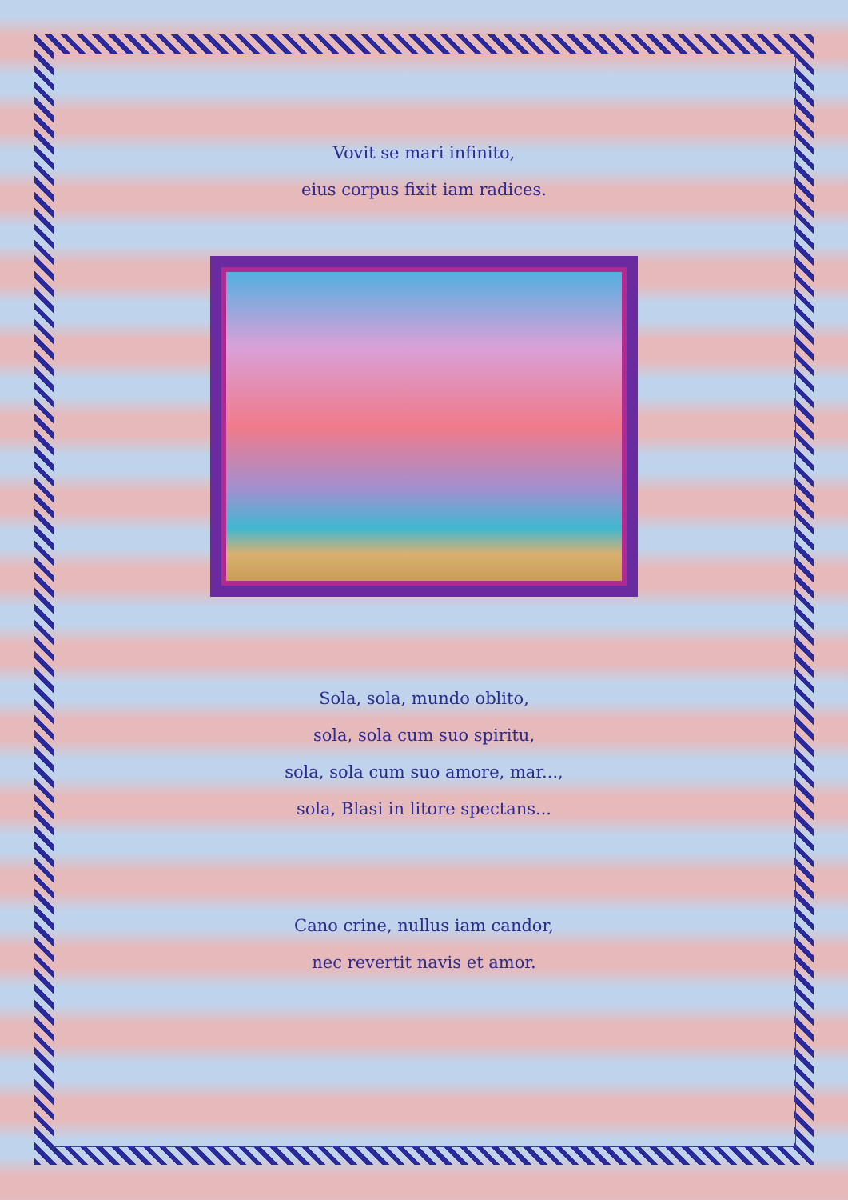Vovit se mari infinito,
eius corpus fixit iam radices.
Sola, sola, mundo oblito,
sola, sola cum suo spiritu,
sola, sola cum suo amore, mar...,
sola, Blasi in litore spectans...
Cano crine, nullus iam candor,
nec revertit navis et amor.